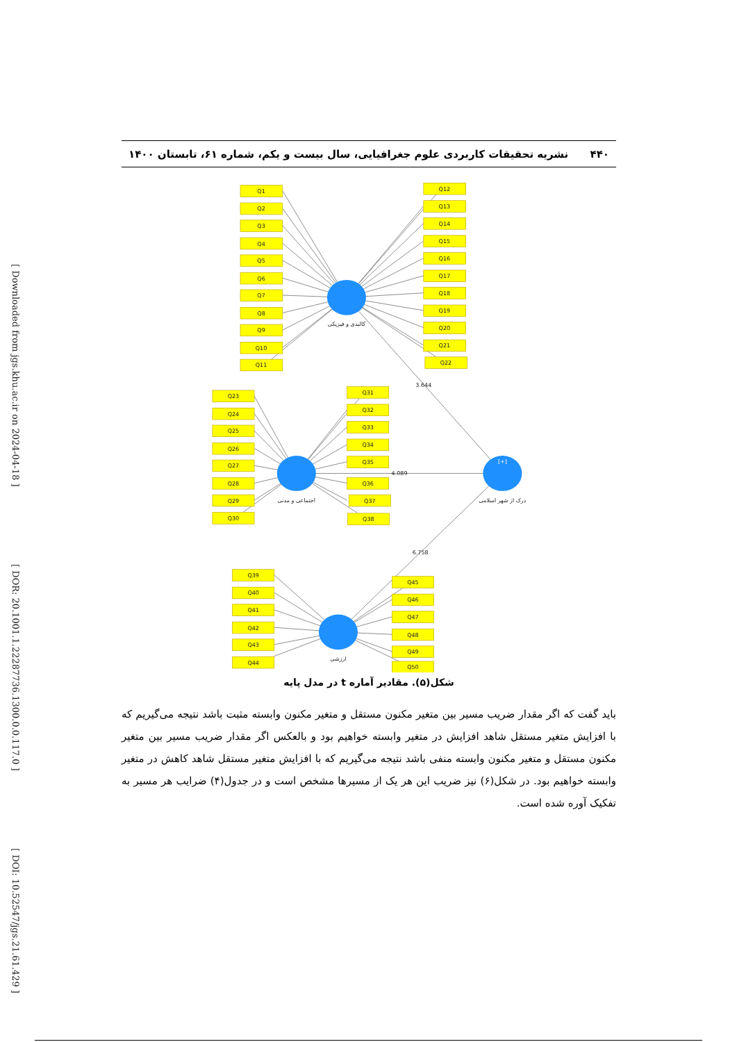[ Downloaded from jgs.khu.ac.ir on 2024-04-18 ]
[ DOR: 20.1001.1.22287736.1300.0.0.117.0 ]
[ DOI: 10.52547/jgs.21.61.429 ]
۴۴۰ نشریه تحقیقات کاربردی علوم جغرافیایی، سال بیست و یکم، شماره ۶۱، تابستان ۱۴۰۰
Q1
Q2
Q3
Q4
Q5
Q6
Q7
Q8
Q9
Q10
Q11
Q12
Q13
Q14
Q15
Q16
Q17
Q18
Q19
Q20
Q21
Q22
Q23
Q24
Q25
Q26
Q27
Q28
Q29
Q30
Q31
Q32
Q33
Q34
Q35
Q36
Q37
Q38
Q39
Q40
Q41
Q42
Q43
Q44
Q45
Q46
Q47
Q48
Q49
Q50
کالبدی و فیزیکی
اجتماعی و مدنی
درک از شهر اسلامی
[+]
ارزشی
3.644
4.089
6.758
شکل(۵). مقادیر آماره t در مدل پایه
باید گفت که اگر مقدار ضریب مسیر بین متغیر مکنون مستقل و متغیر مکنون وابسته مثبت باشد نتیجه می‌گیریم که با افزایش متغیر مستقل شاهد افزایش در متغیر وابسته خواهیم بود و بالعکس اگر مقدار ضریب مسیر بین متغیر مکنون مستقل و متغیر مکنون وابسته منفی باشد نتیجه می‌گیریم که با افزایش متغیر مستقل شاهد کاهش در متغیر وابسته خواهیم بود. در شکل(۶) نیز ضریب این هر یک از مسیرها مشخص است و در جدول(۴) ضرایب هر مسیر به تفکیک آوره شده است.